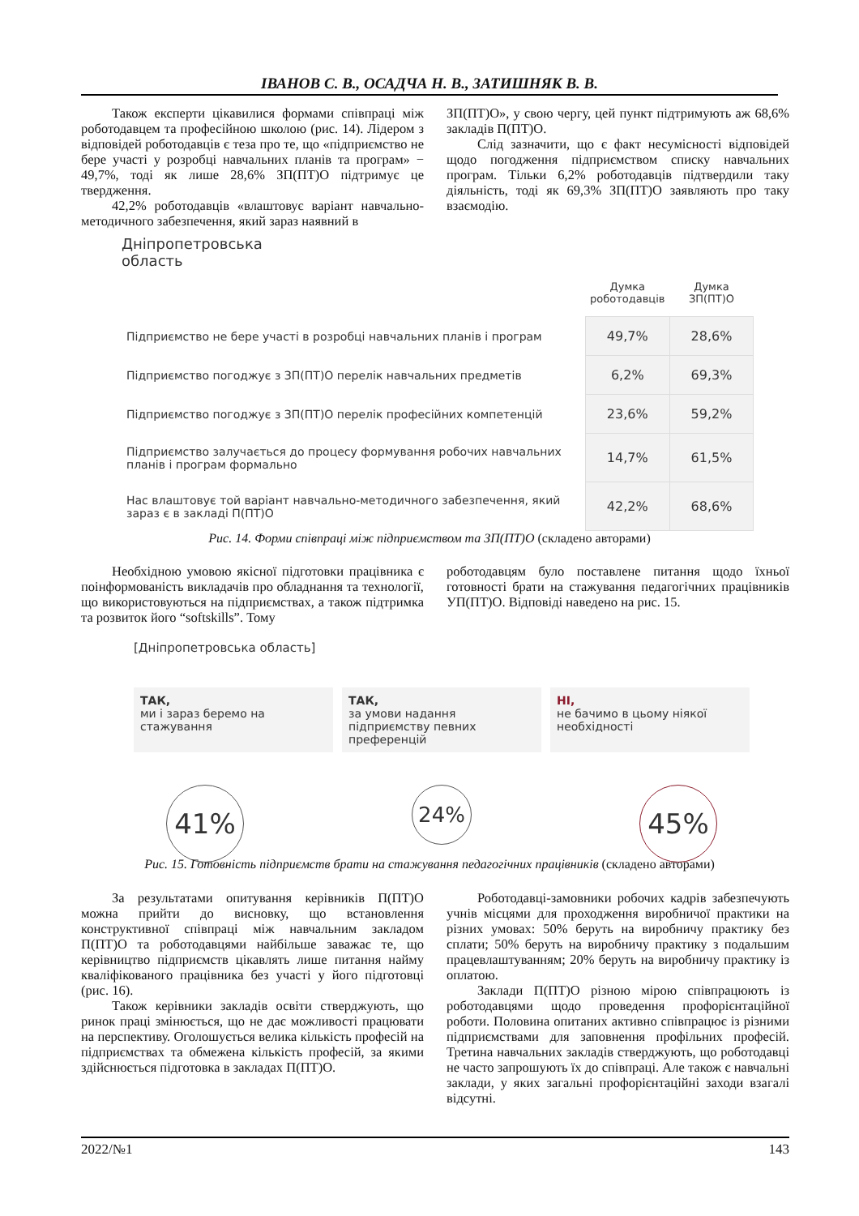ІВАНОВ С. В., ОСАДЧА Н. В., ЗАТИШНЯК В. В.
Також експерти цікавилися формами співпраці між роботодавцем та професійною школою (рис. 14). Лідером з відповідей роботодавців є теза про те, що «підприємство не бере участі у розробці навчальних планів та програм» − 49,7%, тоді як лише 28,6% ЗП(ПТ)О підтримує це твердження.
42,2% роботодавців «влаштовує варіант навчально-методичного забезпечення, який зараз наявний в
ЗП(ПТ)О», у свою чергу, цей пункт підтримують аж 68,6% закладів П(ПТ)О.
Слід зазначити, що є факт несумісності відповідей щодо погодження підприємством списку навчальних програм. Тільки 6,2% роботодавців підтвердили таку діяльність, тоді як 69,3% ЗП(ПТ)О заявляють про таку взаємодію.
Дніпропетровська
область
| | Думка роботодавців | Думка ЗП(ПТ)О |
| --- | --- | --- |
| Підприємство не бере участі в розробці навчальних планів і програм | 49,7% | 28,6% |
| Підприємство погоджує з ЗП(ПТ)О перелік навчальних предметів | 6,2% | 69,3% |
| Підприємство погоджує з ЗП(ПТ)О перелік професійних компетенцій | 23,6% | 59,2% |
| Підприємство залучається до процесу формування робочих навчальних планів і програм формально | 14,7% | 61,5% |
| Нас влаштовує той варіант навчально-методичного забезпечення, який зараз є в закладі П(ПТ)О | 42,2% | 68,6% |
Рис. 14. Форми співпраці між підприємством та ЗП(ПТ)О (складено авторами)
Необхідною умовою якісної підготовки працівника є поінформованість викладачів про обладнання та технології, що використовуються на підприємствах, а також підтримка та розвиток його “softskills”. Тому
роботодавцям було поставлене питання щодо їхньої готовності брати на стажування педагогічних працівників УП(ПТ)О. Відповіді наведено на рис. 15.
[Дніпропетровська область]
ТАК,
ми і зараз беремо на стажування
ТАК,
за умови надання підприємству певних преференцій
НІ,
не бачимо в цьому ніякої необхідності
41%
24%
45%
Рис. 15. Готовність підприємств брати на стажування педагогічних працівників (складено авторами)
За результатами опитування керівників П(ПТ)О можна прийти до висновку, що встановлення конструктивної співпраці між навчальним закладом П(ПТ)О та роботодавцями найбільше заважає те, що керівництво підприємств цікавлять лише питання найму кваліфікованого працівника без участі у його підготовці (рис. 16).
Також керівники закладів освіти стверджують, що ринок праці змінюється, що не дає можливості працювати на перспективу. Оголошується велика кількість професій на підприємствах та обмежена кількість професій, за якими здійснюється підготовка в закладах П(ПТ)О.
Роботодавці-замовники робочих кадрів забезпечують учнів місцями для проходження виробничої практики на різних умовах: 50% беруть на виробничу практику без сплати; 50% беруть на виробничу практику з подальшим працевлаштуванням; 20% беруть на виробничу практику із оплатою.
Заклади П(ПТ)О різною мірою співпрацюють із роботодавцями щодо проведення профорієнтаційної роботи. Половина опитаних активно співпрацює із різними підприємствами для заповнення профільних професій. Третина навчальних закладів стверджують, що роботодавці не часто запрошують їх до співпраці. Але також є навчальні заклади, у яких загальні профорієнтаційні заходи взагалі відсутні.
2022/№1 143